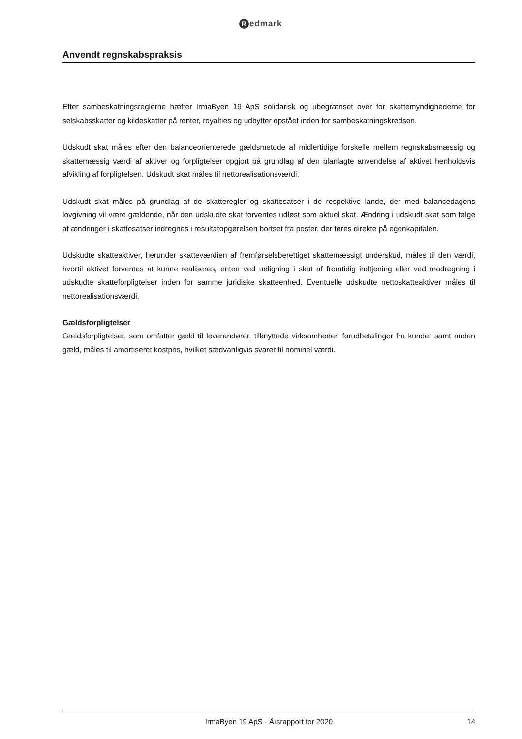Redmark
Anvendt regnskabspraksis
Efter sambeskatningsreglerne hæfter IrmaByen 19 ApS solidarisk og ubegrænset over for skattemyndighederne for selskabsskatter og kildeskatter på renter, royalties og udbytter opstået inden for sambeskatningskredsen.
Udskudt skat måles efter den balanceorienterede gældsmetode af midlertidige forskelle mellem regnskabsmæssig og skattemæssig værdi af aktiver og forpligtelser opgjort på grundlag af den planlagte anvendelse af aktivet henholdsvis afvikling af forpligtelsen. Udskudt skat måles til nettorealisationsværdi.
Udskudt skat måles på grundlag af de skatteregler og skattesatser i de respektive lande, der med balancedagens lovgivning vil være gældende, når den udskudte skat forventes udløst som aktuel skat. Ændring i udskudt skat som følge af ændringer i skattesatser indregnes i resultatopgørelsen bortset fra poster, der føres direkte på egenkapitalen.
Udskudte skatteaktiver, herunder skatteværdien af fremførselsberettiget skattemæssigt underskud, måles til den værdi, hvortil aktivet forventes at kunne realiseres, enten ved udligning i skat af fremtidig indtjening eller ved modregning i udskudte skatteforpligtelser inden for samme juridiske skatteenhed. Eventuelle udskudte nettoskatteaktiver måles til nettorealisationsværdi.
Gældsforpligtelser
Gældsforpligtelser, som omfatter gæld til leverandører, tilknyttede virksomheder, forudbetalinger fra kunder samt anden gæld, måles til amortiseret kostpris, hvilket sædvanligvis svarer til nominel værdi.
IrmaByen 19 ApS · Årsrapport for 2020 14